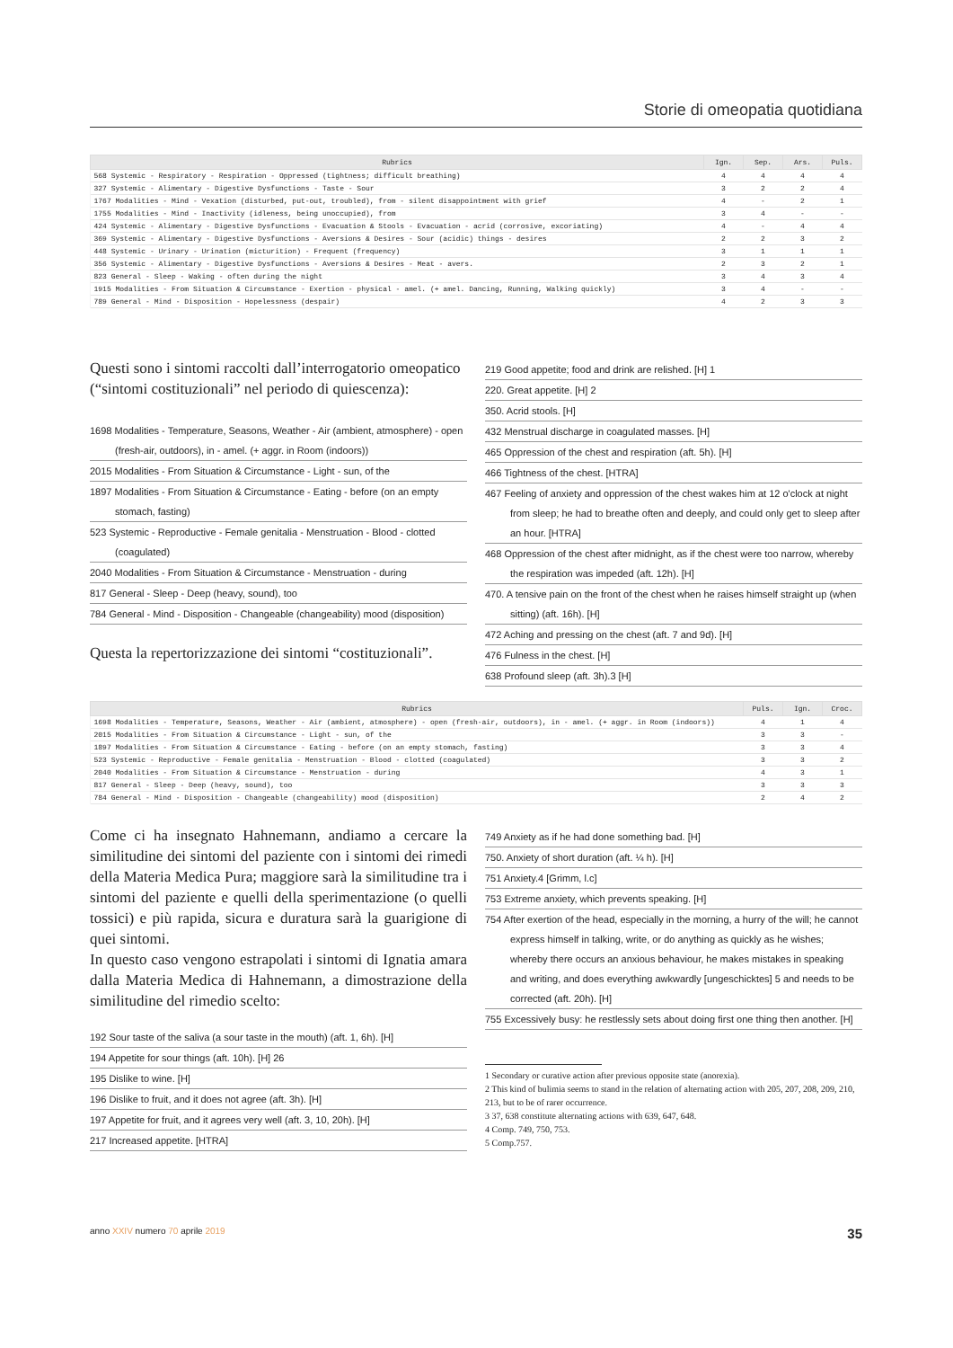Storie di omeopatia quotidiana
| Rubrics | Ign. | Sep. | Ars. | Puls. |
| --- | --- | --- | --- | --- |
| 568 Systemic - Respiratory - Respiration - Oppressed (tightness; difficult breathing) | 4 | 4 | 4 | 4 |
| 327 Systemic - Alimentary - Digestive Dysfunctions - Taste - Sour | 3 | 2 | 2 | 4 |
| 1767 Modalities - Mind - Vexation (disturbed, put-out, troubled), from - silent disappointment with grief | 4 | - | 2 | 1 |
| 1755 Modalities - Mind - Inactivity (idleness, being unoccupied), from | 3 | 4 | - | - |
| 424 Systemic - Alimentary - Digestive Dysfunctions - Evacuation & Stools - Evacuation - acrid (corrosive, excoriating) | 4 | - | 4 | 4 |
| 369 Systemic - Alimentary - Digestive Dysfunctions - Aversions & Desires - Sour (acidic) things - desires | 2 | 2 | 3 | 2 |
| 448 Systemic - Urinary - Urination (micturition) - Frequent (frequency) | 3 | 1 | 1 | 1 |
| 356 Systemic - Alimentary - Digestive Dysfunctions - Aversions & Desires - Meat - avers. | 2 | 3 | 2 | 1 |
| 823 General - Sleep - Waking - often during the night | 3 | 4 | 3 | 4 |
| 1915 Modalities - From Situation & Circumstance - Exertion - physical - amel. (+ amel. Dancing, Running, Walking quickly) | 3 | 4 | - | - |
| 789 General - Mind - Disposition - Hopelessness (despair) | 4 | 2 | 3 | 3 |
Questi sono i sintomi raccolti dall’interrogatorio omeopatico (“sintomi costituzionali” nel periodo di quiescenza):
1698 Modalities - Temperature, Seasons, Weather - Air (ambient, atmosphere) - open (fresh-air, outdoors), in - amel. (+ aggr. in Room (indoors))
2015 Modalities - From Situation & Circumstance - Light - sun, of the
1897 Modalities - From Situation & Circumstance - Eating - before (on an empty stomach, fasting)
523 Systemic - Reproductive - Female genitalia - Menstruation - Blood - clotted (coagulated)
2040 Modalities - From Situation & Circumstance - Menstruation - during
817 General - Sleep - Deep (heavy, sound), too
784 General - Mind - Disposition - Changeable (changeability) mood (disposition)
Questa la repertorizzazione dei sintomi “costituzionali”.
219 Good appetite; food and drink are relished. [H] 1
220. Great appetite. [H] 2
350. Acrid stools. [H]
432 Menstrual discharge in coagulated masses. [H]
465 Oppression of the chest and respiration (aft. 5h). [H]
466 Tightness of the chest. [HTRA]
467 Feeling of anxiety and oppression of the chest wakes him at 12 o'clock at night from sleep; he had to breathe often and deeply, and could only get to sleep after an hour. [HTRA]
468 Oppression of the chest after midnight, as if the chest were too narrow, whereby the respiration was impeded (aft. 12h). [H]
470. A tensive pain on the front of the chest when he raises himself straight up (when sitting) (aft. 16h). [H]
472 Aching and pressing on the chest (aft. 7 and 9d). [H]
476 Fulness in the chest. [H]
638 Profound sleep (aft. 3h).3 [H]
| Rubrics | Puls. | Ign. | Croc. |
| --- | --- | --- | --- |
| 1698 Modalities - Temperature, Seasons, Weather - Air (ambient, atmosphere) - open (fresh-air, outdoors), in - amel. (+ aggr. in Room (indoors)) | 4 | 1 | 4 |
| 2015 Modalities - From Situation & Circumstance - Light - sun, of the | 3 | 3 | - |
| 1897 Modalities - From Situation & Circumstance - Eating - before (on an empty stomach, fasting) | 3 | 3 | 4 |
| 523 Systemic - Reproductive - Female genitalia - Menstruation - Blood - clotted (coagulated) | 3 | 3 | 2 |
| 2040 Modalities - From Situation & Circumstance - Menstruation - during | 4 | 3 | 1 |
| 817 General - Sleep - Deep (heavy, sound), too | 3 | 3 | 3 |
| 784 General - Mind - Disposition - Changeable (changeability) mood (disposition) | 2 | 4 | 2 |
Come ci ha insegnato Hahnemann, andiamo a cercare la similitudine dei sintomi del paziente con i sintomi dei rimedi della Materia Medica Pura; maggiore sarà la similitudine tra i sintomi del paziente e quelli della sperimentazione (o quelli tossici) e più rapida, sicura e duratura sarà la guarigione di quei sintomi.
In questo caso vengono estrapolati i sintomi di Ignatia amara dalla Materia Medica di Hahnemann, a dimostrazione della similitudine del rimedio scelto:
192 Sour taste of the saliva (a sour taste in the mouth) (aft. 1, 6h). [H]
194 Appetite for sour things (aft. 10h). [H] 26
195 Dislike to wine. [H]
196 Dislike to fruit, and it does not agree (aft. 3h). [H]
197 Appetite for fruit, and it agrees very well (aft. 3, 10, 20h). [H]
217 Increased appetite. [HTRA]
749 Anxiety as if he had done something bad. [H]
750. Anxiety of short duration (aft. ¼ h). [H]
751 Anxiety.4 [Grimm, l.c]
753 Extreme anxiety, which prevents speaking. [H]
754 After exertion of the head, especially in the morning, a hurry of the will; he cannot express himself in talking, write, or do anything as quickly as he wishes; whereby there occurs an anxious behaviour, he makes mistakes in speaking and writing, and does everything awkwardly [ungeschicktes] 5 and needs to be corrected (aft. 20h). [H]
755 Excessively busy: he restlessly sets about doing first one thing then another. [H]
1 Secondary or curative action after previous opposite state (anorexia).
2 This kind of bulimia seems to stand in the relation of alternating action with 205, 207, 208, 209, 210, 213, but to be of rarer occurrence.
3 37, 638 constitute alternating actions with 639, 647, 648.
4 Comp. 749, 750, 753.
5 Comp.757.
anno XXIV numero 70 aprile 2019 35